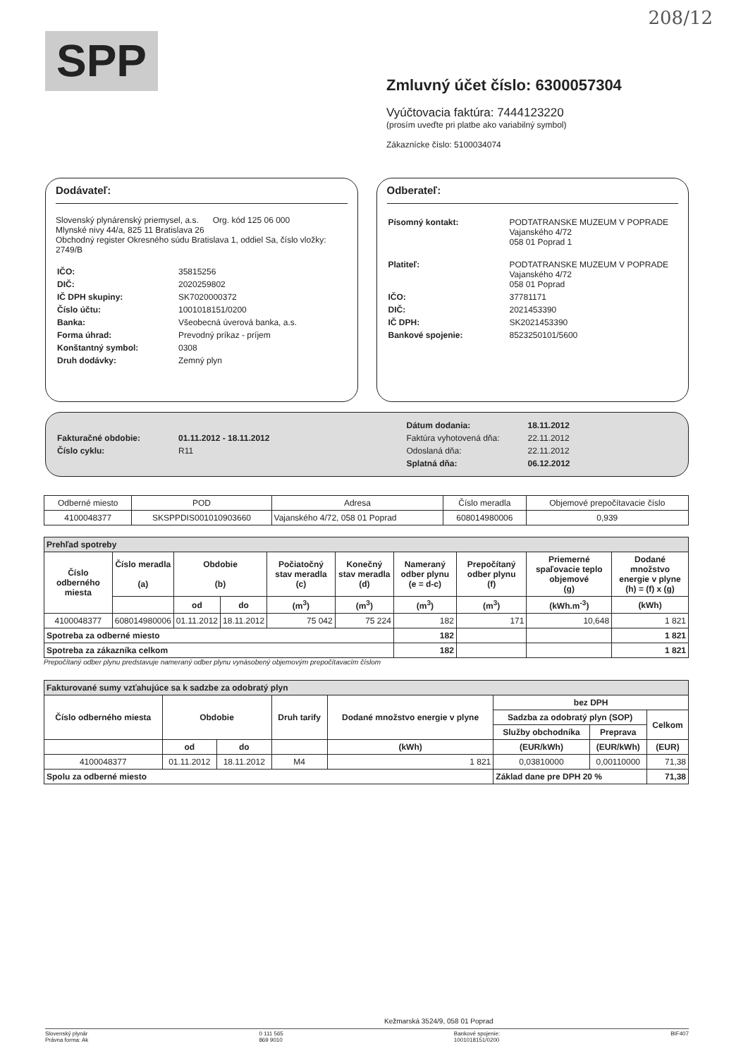208/12
SPP
Zmluvný účet číslo: 6300057304
Vyúčtovacia faktúra: 7444123220
(prosím uveďte pri platbe ako variabilný symbol)
Zákaznícke číslo: 5100034074
Dodávateľ:
Slovenský plynárenský priemysel, a.s. Org. kód 125 06 000
Mlynské nivy 44/a, 825 11 Bratislava 26
Obchodný register Okresného súdu Bratislava 1, oddiel Sa, číslo vložky: 2749/B
| IČO: | 35815256 |
| DIČ: | 2020259802 |
| IČ DPH skupiny: | SK7020000372 |
| Číslo účtu: | 1001018151/0200 |
| Banka: | Všeobecná úverová banka, a.s. |
| Forma úhrad: | Prevodný príkaz - príjem |
| Konštantný symbol: | 0308 |
| Druh dodávky: | Zemný plyn |
Odberateľ:
| Písomný kontakt: | PODTATRANSKE MUZEUM V POPRADE Vajanského 4/72 058 01 Poprad 1 |
| Platiteľ: | PODTATRANSKE MUZEUM V POPRADE Vajanského 4/72 058 01 Poprad |
| IČO: | 37781171 |
| DIČ: | 2021453390 |
| IČ DPH: | SK2021453390 |
| Bankové spojenie: | 8523250101/5600 |
| Fakturačné obdobie: | 01.11.2012 - 18.11.2012 |
| Číslo cyklu: | R11 |
| Dátum dodania: | 18.11.2012 |
| Faktúra vyhotovená dňa: | 22.11.2012 |
| Odoslaná dňa: | 22.11.2012 |
| Splatná dňa: | 06.12.2012 |
| Odberné miesto | POD | Adresa | Číslo meradla | Objemové prepočítavacie číslo |
| 4100048377 | SKSPPDIS001010903660 | Vajanského 4/72, 058 01 Poprad | 608014980006 | 0,939 |
| Prehľad spotreby | | | | | | | | | |
| Číslo odberného miesta | Číslo meradla (a) | Obdobie (b) | | Počiatočný stav meradla (c) | Konečný stav meradla (d) | Nameraný odber plynu (e = d-c) | Prepočítaný odber plynu (f) | Priemerné spaľovacie teplo objemové (g) | Dodané množstvo energie v plyne (h) = (f) x (g) |
| | | od | do | (m<sup>3</sup>) | (m<sup>3</sup>) | (m<sup>3</sup>) | (m<sup>3</sup>) | (kWh.m<sup>-3</sup>) | (kWh) |
| 4100048377 | 608014980006 | 01.11.2012 | 18.11.2012 | 75 042 | 75 224 | 182 | 171 | 10,648 | 1 821 |
| Spotreba za odberné miesto | | | | | | 182 | | | 1 821 |
| Spotreba za zákazníka celkom | | | | | | 182 | | | 1 821 |
Prepočítaný odber plynu predstavuje nameraný odber plynu vynásobený objemovým prepočítavacím číslom
| Fakturované sumy vzťahujúce sa k sadzbe za odobratý plyn | | | | | | | |
| Číslo odberného miesta | Obdobie | | Druh tarify | Dodané množstvo energie v plyne | bez DPH | | |
| | | | | | Sadzba za odobratý plyn (SOP) | | Celkom |
| | | | | | Služby obchodníka | Preprava | |
| | od | do | | (kWh) | (EUR/kWh) | (EUR/kWh) | (EUR) |
| 4100048377 | 01.11.2012 | 18.11.2012 | M4 | 1 821 | 0,03810000 | 0,00110000 | 71,38 |
| Spolu za odberné miesto | | | | | Základ dane pre DPH 20 % | | 71,38 |
Kežmarská 3524/9, 058 01 Poprad
Slovenský plynár
Právna forma: Ak
0 111 565
869 9010
Bankové spojenie:
1001018151/0200
BIF407